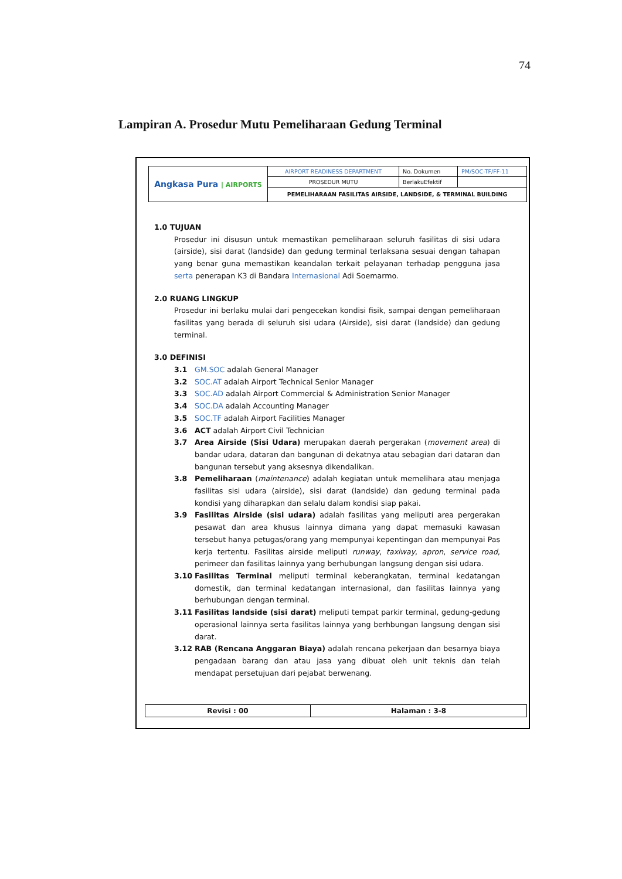74
Lampiran A. Prosedur Mutu Pemeliharaan Gedung Terminal
| Angkasa Pura / AIRPORTS | AIRPORT READINESS DEPARTMENT | No. Dokumen | PM/SOC-TF/FF-11 |
| | PROSEDUR MUTU | BerlakuEfektif | |
| | PEMELIHARAAN FASILITAS AIRSIDE, LANDSIDE, & TERMINAL BUILDING | | |
1.0 TUJUAN
Prosedur ini disusun untuk memastikan pemeliharaan seluruh fasilitas di sisi udara (airside), sisi darat (landside) dan gedung terminal terlaksana sesuai dengan tahapan yang benar guna memastikan keandalan terkait pelayanan terhadap pengguna jasa serta penerapan K3 di Bandara Internasional Adi Soemarmo.
2.0 RUANG LINGKUP
Prosedur ini berlaku mulai dari pengecekan kondisi fisik, sampai dengan pemeliharaan fasilitas yang berada di seluruh sisi udara (Airside), sisi darat (landside) dan gedung terminal.
3.0 DEFINISI
3.1 GM.SOC adalah General Manager
3.2 SOC.AT adalah Airport Technical Senior Manager
3.3 SOC.AD adalah Airport Commercial & Administration Senior Manager
3.4 SOC.DA adalah Accounting Manager
3.5 SOC.TF adalah Airport Facilities Manager
3.6 ACT adalah Airport Civil Technician
3.7 Area Airside (Sisi Udara) merupakan daerah pergerakan (movement area) di bandar udara, dataran dan bangunan di dekatnya atau sebagian dari dataran dan bangunan tersebut yang aksesnya dikendalikan.
3.8 Pemeliharaan (maintenance) adalah kegiatan untuk memelihara atau menjaga fasilitas sisi udara (airside), sisi darat (landside) dan gedung terminal pada kondisi yang diharapkan dan selalu dalam kondisi siap pakai.
3.9 Fasilitas Airside (sisi udara) adalah fasilitas yang meliputi area pergerakan pesawat dan area khusus lainnya dimana yang dapat memasuki kawasan tersebut hanya petugas/orang yang mempunyai kepentingan dan mempunyai Pas kerja tertentu. Fasilitas airside meliputi runway, taxiway, apron, service road, perimeer dan fasilitas lainnya yang berhubungan langsung dengan sisi udara.
3.10 Fasilitas Terminal meliputi terminal keberangkatan, terminal kedatangan domestik, dan terminal kedatangan internasional, dan fasilitas lainnya yang berhubungan dengan terminal.
3.11 Fasilitas landside (sisi darat) meliputi tempat parkir terminal, gedung-gedung operasional lainnya serta fasilitas lainnya yang berhbungan langsung dengan sisi darat.
3.12 RAB (Rencana Anggaran Biaya) adalah rencana pekerjaan dan besarnya biaya pengadaan barang dan atau jasa yang dibuat oleh unit teknis dan telah mendapat persetujuan dari pejabat berwenang.
| Revisi : 00 | Halaman : 3-8 |